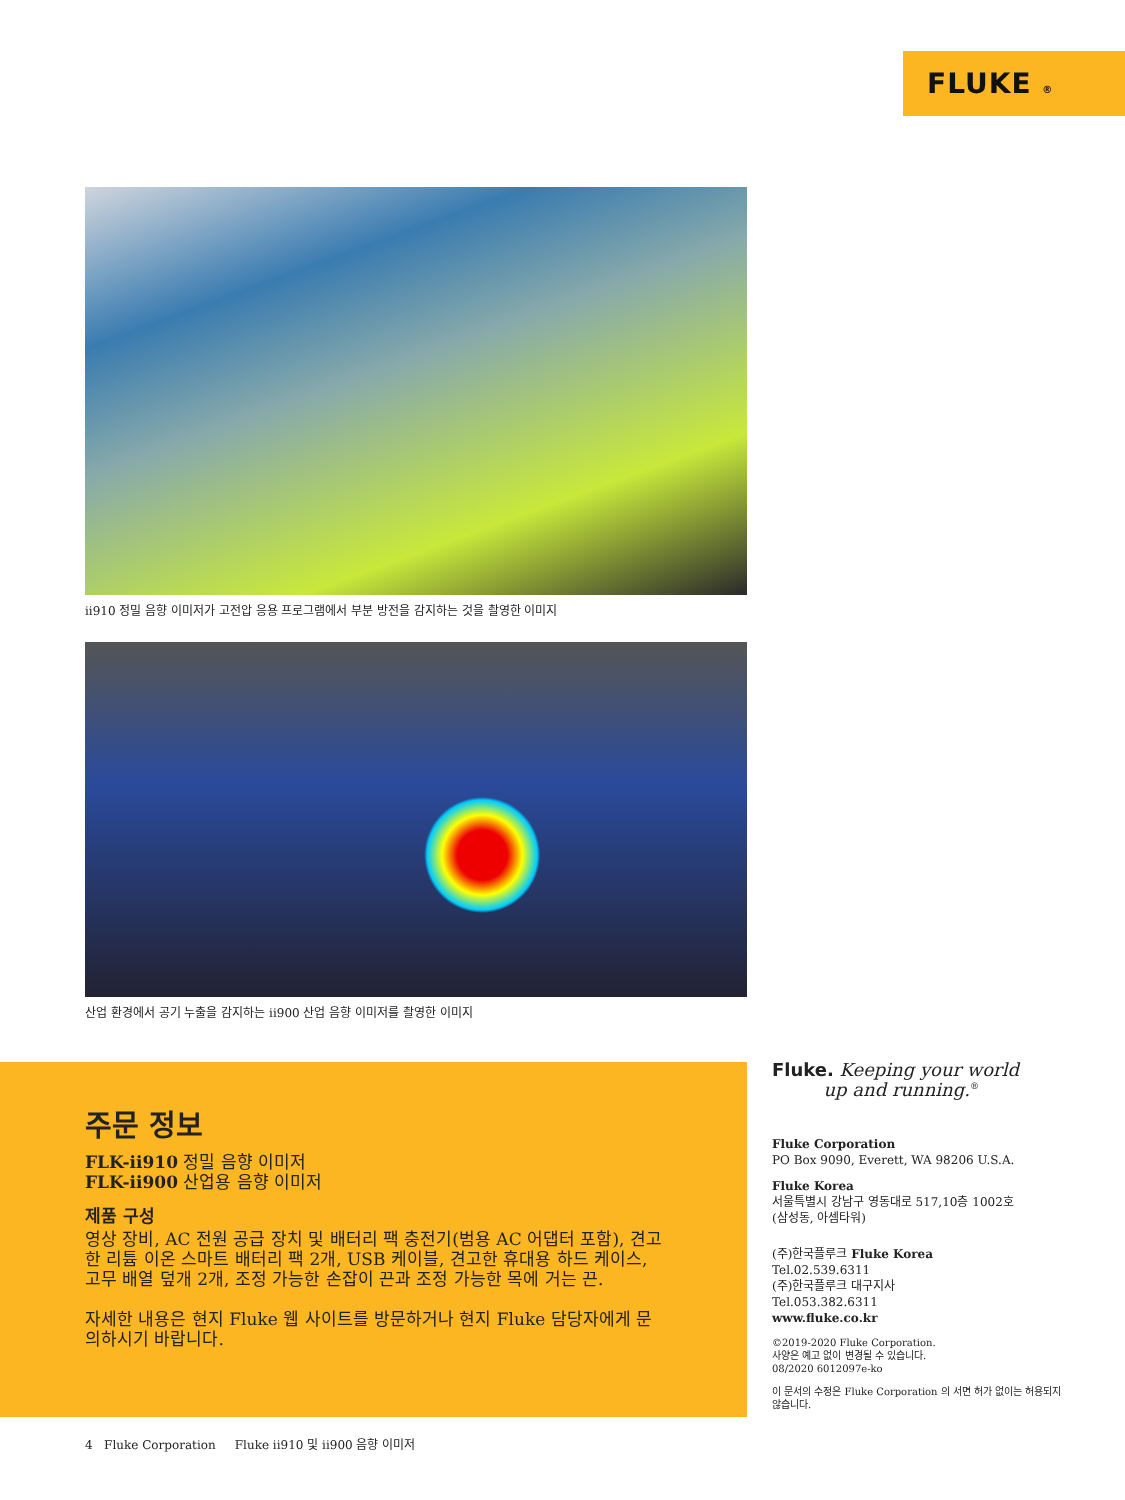FLUKE ®
ii910 정밀 음향 이미저가 고전압 응용 프로그램에서 부분 방전을 감지하는 것을 촬영한 이미지
산업 환경에서 공기 누출을 감지하는 ii900 산업 음향 이미저를 촬영한 이미지
주문 정보
FLK-ii910 정밀 음향 이미저
FLK-ii900 산업용 음향 이미저
제품 구성
영상 장비, AC 전원 공급 장치 및 배터리 팩 충전기(범용 AC 어댑터 포함), 견고한 리튬 이온 스마트 배터리 팩 2개, USB 케이블, 견고한 휴대용 하드 케이스, 고무 배열 덮개 2개, 조정 가능한 손잡이 끈과 조정 가능한 목에 거는 끈.
자세한 내용은 현지 Fluke 웹 사이트를 방문하거나 현지 Fluke 담당자에게 문의하시기 바랍니다.
Fluke. Keeping your world
up and running.<sup>®</sup>
Fluke Corporation
PO Box 9090, Everett, WA 98206 U.S.A.
Fluke Korea
서울특별시 강남구 영동대로 517,10층 1002호
(삼성동, 아셈타워)
(주)한국플루크 Fluke Korea
Tel.02.539.6311
(주)한국플루크 대구지사
Tel.053.382.6311
www.fluke.co.kr
©2019-2020 Fluke Corporation.
사양은 예고 없이 변경될 수 있습니다.
08/2020 6012097e-ko
이 문서의 수정은 Fluke Corporation 의 서면 허가 없이는 허용되지 않습니다.
4 Fluke Corporation Fluke ii910 및 ii900 음향 이미저